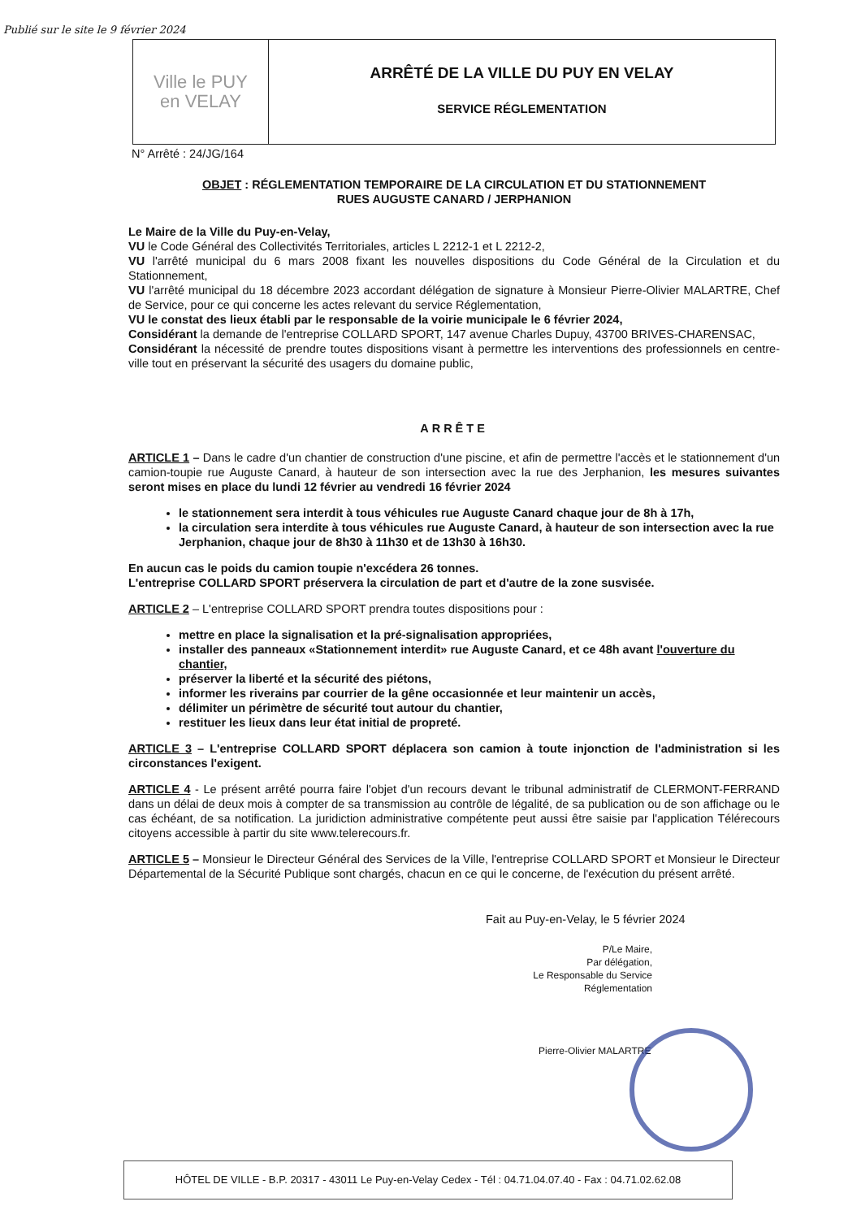Publié sur le site le 9 février 2024
Ville le PUY
en VELAY
ARRÊTÉ DE LA VILLE DU PUY EN VELAY
SERVICE RÉGLEMENTATION
N° Arrêté : 24/JG/164
OBJET : RÉGLEMENTATION TEMPORAIRE DE LA CIRCULATION ET DU STATIONNEMENT
RUES AUGUSTE CANARD / JERPHANION
Le Maire de la Ville du Puy-en-Velay,
VU le Code Général des Collectivités Territoriales, articles L 2212-1 et L 2212-2,
VU l'arrêté municipal du 6 mars 2008 fixant les nouvelles dispositions du Code Général de la Circulation et du Stationnement,
VU l'arrêté municipal du 18 décembre 2023 accordant délégation de signature à Monsieur Pierre-Olivier MALARTRE, Chef de Service, pour ce qui concerne les actes relevant du service Réglementation,
VU le constat des lieux établi par le responsable de la voirie municipale le 6 février 2024,
Considérant la demande de l'entreprise COLLARD SPORT, 147 avenue Charles Dupuy, 43700 BRIVES-CHARENSAC,
Considérant la nécessité de prendre toutes dispositions visant à permettre les interventions des professionnels en centre-ville tout en préservant la sécurité des usagers du domaine public,
ARRÊTE
ARTICLE 1 – Dans le cadre d'un chantier de construction d'une piscine, et afin de permettre l'accès et le stationnement d'un camion-toupie rue Auguste Canard, à hauteur de son intersection avec la rue des Jerphanion, les mesures suivantes seront mises en place du lundi 12 février au vendredi 16 février 2024
le stationnement sera interdit à tous véhicules rue Auguste Canard chaque jour de 8h à 17h,
la circulation sera interdite à tous véhicules rue Auguste Canard, à hauteur de son intersection avec la rue Jerphanion, chaque jour de 8h30 à 11h30 et de 13h30 à 16h30.
En aucun cas le poids du camion toupie n'excédera 26 tonnes.
L'entreprise COLLARD SPORT préservera la circulation de part et d'autre de la zone susvisée.
ARTICLE 2 – L'entreprise COLLARD SPORT prendra toutes dispositions pour :
mettre en place la signalisation et la pré-signalisation appropriées,
installer des panneaux «Stationnement interdit» rue Auguste Canard, et ce 48h avant l'ouverture du chantier,
préserver la liberté et la sécurité des piétons,
informer les riverains par courrier de la gêne occasionnée et leur maintenir un accès,
délimiter un périmètre de sécurité tout autour du chantier,
restituer les lieux dans leur état initial de propreté.
ARTICLE 3 – L'entreprise COLLARD SPORT déplacera son camion à toute injonction de l'administration si les circonstances l'exigent.
ARTICLE 4 - Le présent arrêté pourra faire l'objet d'un recours devant le tribunal administratif de CLERMONT-FERRAND dans un délai de deux mois à compter de sa transmission au contrôle de légalité, de sa publication ou de son affichage ou le cas échéant, de sa notification. La juridiction administrative compétente peut aussi être saisie par l'application Télérecours citoyens accessible à partir du site www.telerecours.fr.
ARTICLE 5 – Monsieur le Directeur Général des Services de la Ville, l'entreprise COLLARD SPORT et Monsieur le Directeur Départemental de la Sécurité Publique sont chargés, chacun en ce qui le concerne, de l'exécution du présent arrêté.
Fait au Puy-en-Velay, le 5 février 2024
P/Le Maire,
Par délégation,
Le Responsable du Service Réglementation
Pierre-Olivier MALARTRE
HÔTEL DE VILLE - B.P. 20317 - 43011 Le Puy-en-Velay Cedex - Tél : 04.71.04.07.40 - Fax : 04.71.02.62.08